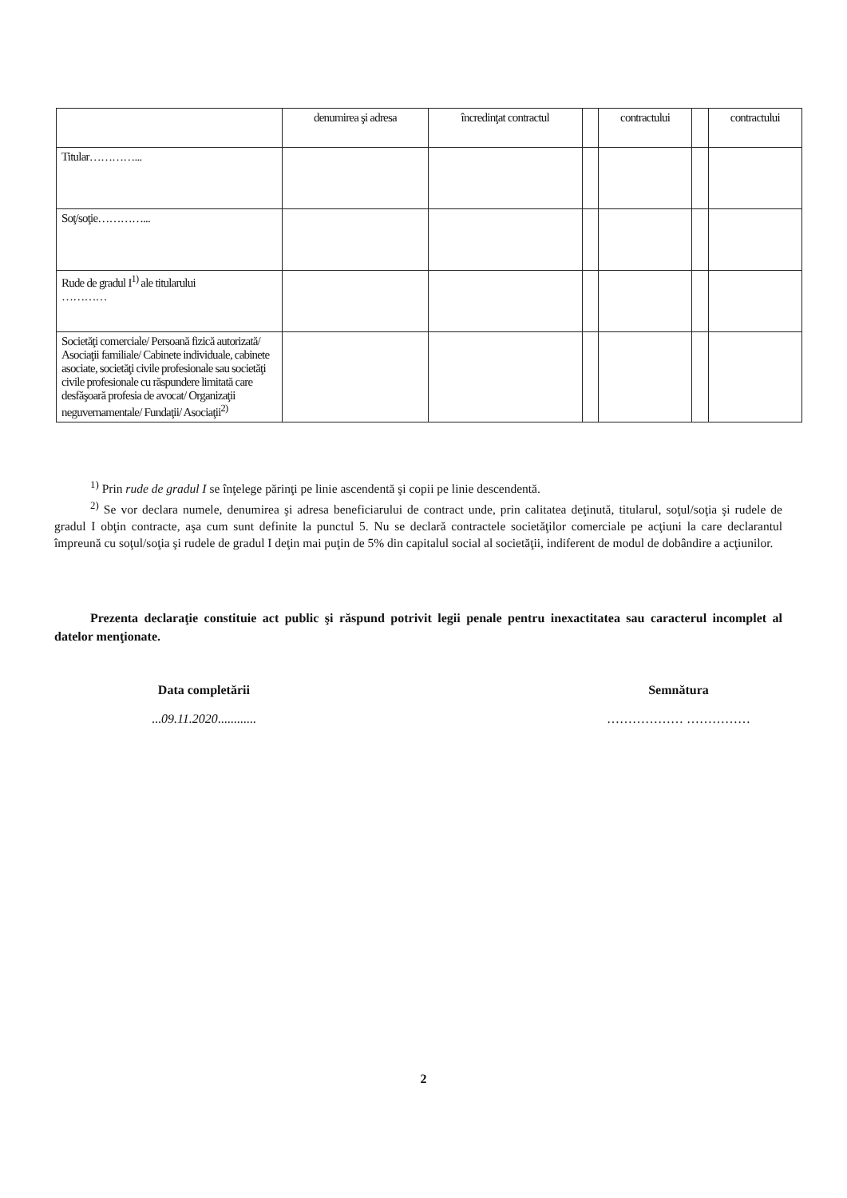| | denumirea şi adresa | încredinţat contractul | | contractului | | contractului |
| Titular…………... | | | | | | |
| Soţ/soţie…………... | | | | | | |
| Rude de gradul I<sup>1)</sup> ale titularului ………… | | | | | | |
| Societăţi comerciale/ Persoană fizică autorizată/ Asociaţii familiale/ Cabinete individuale, cabinete asociate, societăţi civile profesionale sau societăţi civile profesionale cu răspundere limitată care desfăşoară profesia de avocat/ Organizaţii neguvernamentale/ Fundaţii/ Asociaţii<sup>2)</sup> | | | | | | |
<sup>1)</sup> Prin rude de gradul I se înţelege părinţi pe linie ascendentă şi copii pe linie descendentă.
<sup>2)</sup> Se vor declara numele, denumirea şi adresa beneficiarului de contract unde, prin calitatea deţinută, titularul, soţul/soţia şi rudele de gradul I obţin contracte, aşa cum sunt definite la punctul 5. Nu se declară contractele societăţilor comerciale pe acţiuni la care declarantul împreună cu soţul/soţia şi rudele de gradul I deţin mai puţin de 5% din capitalul social al societăţii, indiferent de modul de dobândire a acţiunilor.
Prezenta declaraţie constituie act public şi răspund potrivit legii penale pentru inexactitatea sau caracterul incomplet al datelor menţionate.
Data completării...09.11.2020............
Semnătura
……………… ……………
2